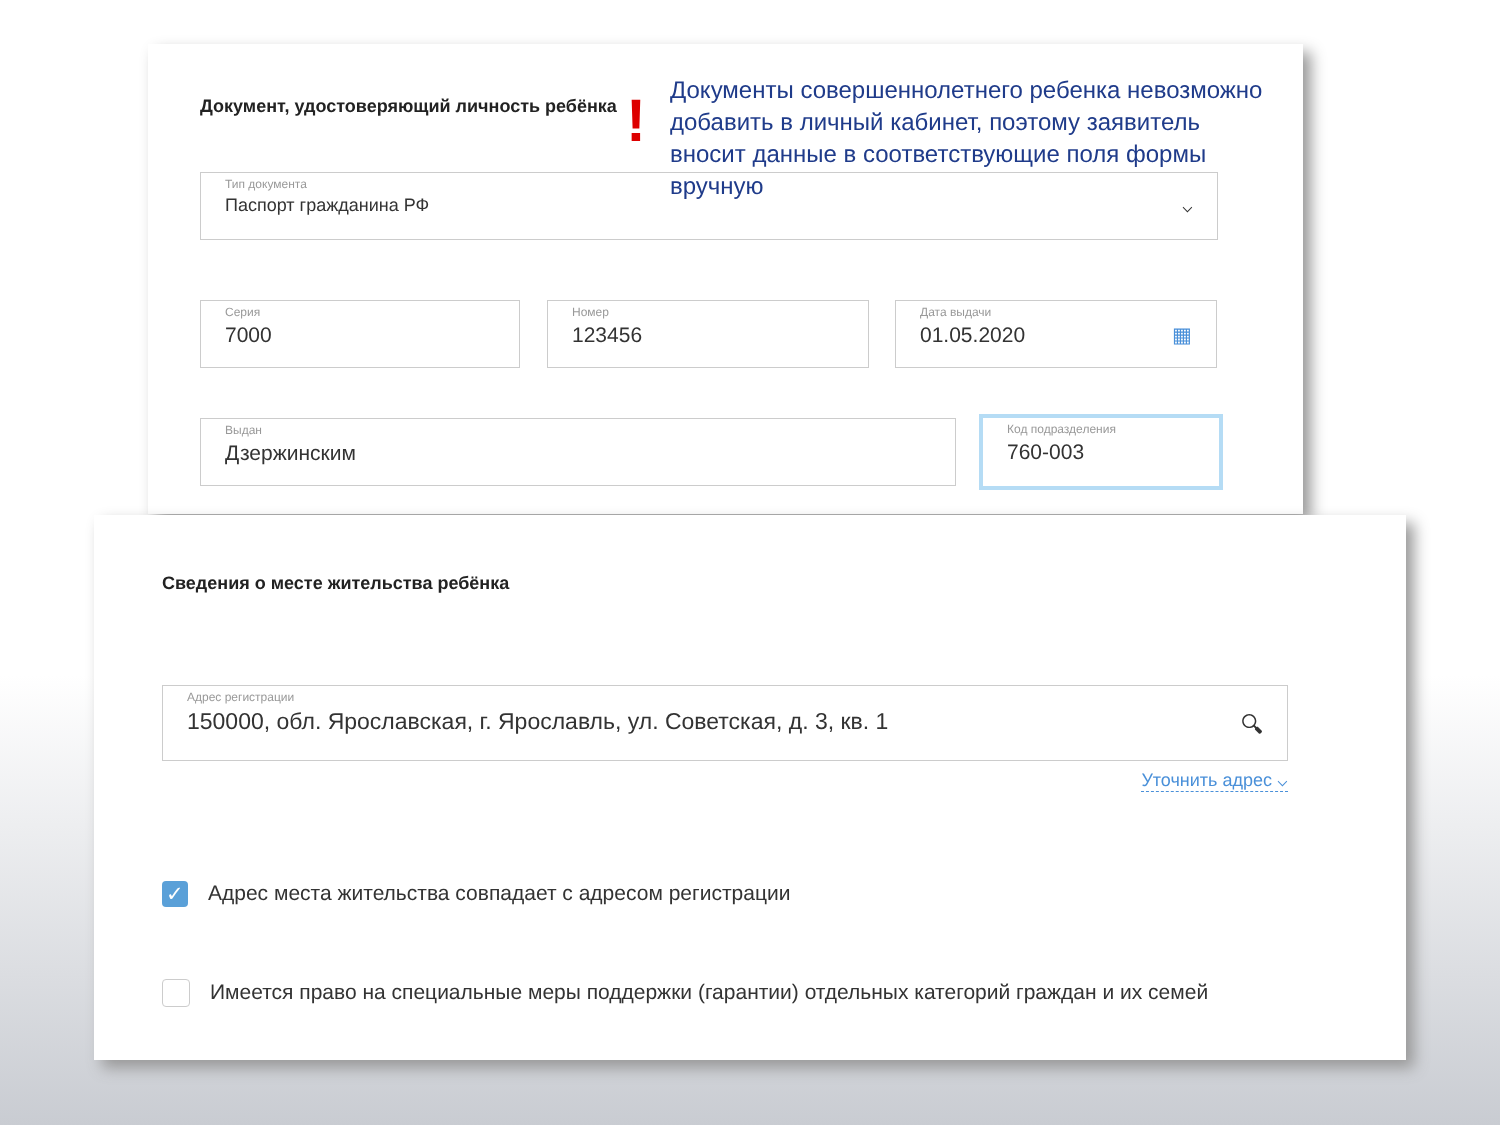Документ, удостоверяющий личность ребёнка
!
Документы совершеннолетнего ребенка невозможно добавить в личный кабинет, поэтому заявитель вносит данные в соответствующие поля формы вручную
Тип документа
Паспорт гражданина РФ ⌵
Серия
7000
Номер
123456
Дата выдачи
01.05.2020 ▦
Выдан
Дзержинским
Код подразделения
760-003
Сведения о месте жительства ребёнка
Адрес регистрации
150000, обл. Ярославская, г. Ярославль, ул. Советская, д. 3, кв. 1 🔍︎
Уточнить адрес ⌵
✓ Адрес места жительства совпадает с адресом регистрации
Имеется право на специальные меры поддержки (гарантии) отдельных категорий граждан и их семей